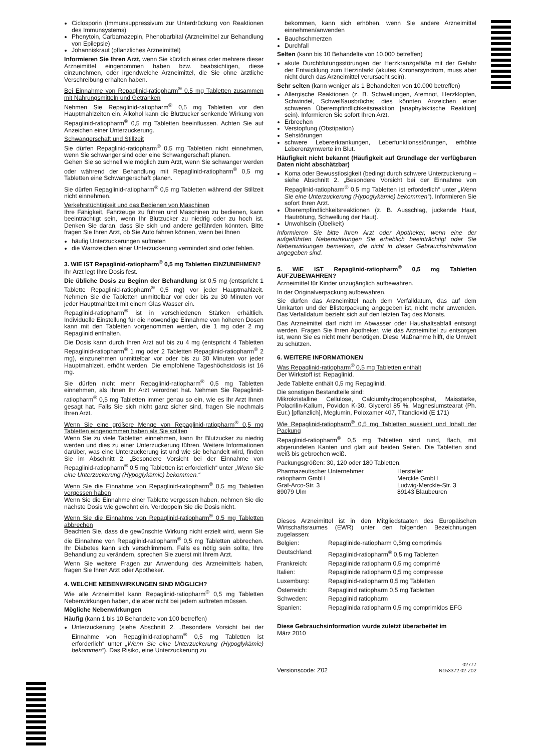Ciclosporin (Immunsuppressivum zur Unterdrückung von Reaktionen des Immunsystems)
Phenytoin, Carbamazepin, Phenobarbital (Arzneimittel zur Behandlung von Epilepsie)
Johanniskraut (pflanzliches Arzneimittel)
Informieren Sie Ihren Arzt, wenn Sie kürzlich eines oder mehrere dieser Arzneimittel eingenommen haben bzw. beabsichtigen, diese einzunehmen, oder irgendwelche Arzneimittel, die Sie ohne ärztliche Verschreibung erhalten haben.
Bei Einnahme von Repaglinid-ratiopharm<sup>®</sup> 0,5 mg Tabletten zusammen mit Nahrungsmitteln und Getränken
Nehmen Sie Repaglinid-ratiopharm<sup>®</sup> 0,5 mg Tabletten vor den Hauptmahlzeiten ein. Alkohol kann die Blutzucker senkende Wirkung von Repaglinid-ratiopharm<sup>®</sup> 0,5 mg Tabletten beeinflussen. Achten Sie auf Anzeichen einer Unterzuckerung.
Schwangerschaft und Stillzeit
Sie dürfen Repaglinid-ratiopharm<sup>®</sup> 0,5 mg Tabletten nicht einnehmen, wenn Sie schwanger sind oder eine Schwangerschaft planen.
Gehen Sie so schnell wie möglich zum Arzt, wenn Sie schwanger werden oder während der Behandlung mit Repaglinid-ratiopharm<sup>®</sup> 0,5 mg Tabletten eine Schwangerschaft planen.
Sie dürfen Repaglinid-ratiopharm<sup>®</sup> 0,5 mg Tabletten während der Stillzeit nicht einnehmen.
Verkehrstüchtigkeit und das Bedienen von Maschinen
Ihre Fähigkeit, Fahrzeuge zu führen und Maschinen zu bedienen, kann beeinträchtigt sein, wenn Ihr Blutzucker zu niedrig oder zu hoch ist. Denken Sie daran, dass Sie sich und andere gefährden könnten. Bitte fragen Sie Ihren Arzt, ob Sie Auto fahren können, wenn bei Ihnen
häufig Unterzuckerungen auftreten
die Warnzeichen einer Unterzuckerung vermindert sind oder fehlen.
3. WIE IST Repaglinid-ratiopharm<sup>®</sup> 0,5 mg Tabletten EINZUNEHMEN?
Ihr Arzt legt Ihre Dosis fest.
Die übliche Dosis zu Beginn der Behandlung ist 0,5 mg (entspricht 1 Tablette Repaglinid-ratiopharm<sup>®</sup> 0,5 mg) vor jeder Hauptmahlzeit. Nehmen Sie die Tabletten unmittelbar vor oder bis zu 30 Minuten vor jeder Hauptmahlzeit mit einem Glas Wasser ein.
Repaglinid-ratiopharm<sup>®</sup> ist in verschiedenen Stärken erhältlich. Individuelle Einstellung für die notwendige Einnahme von höheren Dosen kann mit den Tabletten vorgenommen werden, die 1 mg oder 2 mg Repaglinid enthalten.
Die Dosis kann durch Ihren Arzt auf bis zu 4 mg (entspricht 4 Tabletten Repaglinid-ratiopharm<sup>®</sup> 1 mg oder 2 Tabletten Repaglinid-ratiopharm<sup>®</sup> 2 mg), einzunehmen unmittelbar vor oder bis zu 30 Minuten vor jeder Hauptmahlzeit, erhöht werden. Die empfohlene Tageshöchstdosis ist 16 mg.
Sie dürfen nicht mehr Repaglinid-ratiopharm<sup>®</sup> 0,5 mg Tabletten einnehmen, als Ihnen Ihr Arzt verordnet hat. Nehmen Sie Repaglinid-ratiopharm<sup>®</sup> 0,5 mg Tabletten immer genau so ein, wie es Ihr Arzt Ihnen gesagt hat. Falls Sie sich nicht ganz sicher sind, fragen Sie nochmals Ihren Arzt.
Wenn Sie eine größere Menge von Repaglinid-ratiopharm<sup>®</sup> 0,5 mg Tabletten eingenommen haben als Sie sollten
Wenn Sie zu viele Tabletten einnehmen, kann Ihr Blutzucker zu niedrig werden und dies zu einer Unterzuckerung führen. Weitere Informationen darüber, was eine Unterzuckerung ist und wie sie behandelt wird, finden Sie im Abschnitt 2. „Besondere Vorsicht bei der Einnahme von Repaglinid-ratiopharm<sup>®</sup> 0,5 mg Tabletten ist erforderlich“ unter „Wenn Sie eine Unterzuckerung (Hypoglykämie) bekommen.“
Wenn Sie die Einnahme von Repaglinid-ratiopharm<sup>®</sup> 0,5 mg Tabletten vergessen haben
Wenn Sie die Einnahme einer Tablette vergessen haben, nehmen Sie die nächste Dosis wie gewohnt ein. Verdoppeln Sie die Dosis nicht.
Wenn Sie die Einnahme von Repaglinid-ratiopharm<sup>®</sup> 0,5 mg Tabletten abbrechen
Beachten Sie, dass die gewünschte Wirkung nicht erzielt wird, wenn Sie die Einnahme von Repaglinid-ratiopharm<sup>®</sup> 0,5 mg Tabletten abbrechen. Ihr Diabetes kann sich verschlimmern. Falls es nötig sein sollte, Ihre Behandlung zu verändern, sprechen Sie zuerst mit Ihrem Arzt.
Wenn Sie weitere Fragen zur Anwendung des Arzneimittels haben, fragen Sie Ihren Arzt oder Apotheker.
4. WELCHE NEBENWIRKUNGEN SIND MÖGLICH?
Wie alle Arzneimittel kann Repaglinid-ratiopharm<sup>®</sup> 0,5 mg Tabletten Nebenwirkungen haben, die aber nicht bei jedem auftreten müssen.
Mögliche Nebenwirkungen
Häufig (kann 1 bis 10 Behandelte von 100 betreffen)
Unterzuckerung (siehe Abschnitt 2. „Besondere Vorsicht bei der Einnahme von Repaglinid-ratiopharm<sup>®</sup> 0,5 mg Tabletten ist erforderlich“ unter „Wenn Sie eine Unterzuckerung (Hypoglykämie) bekommen“). Das Risiko, eine Unterzuckerung zu
bekommen, kann sich erhöhen, wenn Sie andere Arzneimittel einnehmen/anwenden
Bauchschmerzen
Durchfall
Selten (kann bis 10 Behandelte von 10.000 betreffen)
akute Durchblutungsstörungen der Herzkranzgefäße mit der Gefahr der Entwicklung zum Herzinfarkt (akutes Koronarsyndrom, muss aber nicht durch das Arzneimittel verursacht sein).
Sehr selten (kann weniger als 1 Behandelten von 10.000 betreffen)
Allergische Reaktionen (z. B. Schwellungen, Atemnot, Herzklopfen, Schwindel, Schweißausbrüche; dies könnten Anzeichen einer schweren Überempfindlichkeitsreaktion [anaphylaktische Reaktion] sein). Informieren Sie sofort Ihren Arzt.
Erbrechen
Verstopfung (Obstipation)
Sehstörungen
schwere Lebererkrankungen, Leberfunktionsstörungen, erhöhte Leberenzymwerte im Blut.
Häufigkeit nicht bekannt (Häufigkeit auf Grundlage der verfügbaren Daten nicht abschätzbar)
Koma oder Bewusstlosigkeit (bedingt durch schwere Unterzuckerung – siehe Abschnitt 2. „Besondere Vorsicht bei der Einnahme von Repaglinid-ratiopharm<sup>®</sup> 0,5 mg Tabletten ist erforderlich“ unter „Wenn Sie eine Unterzuckerung (Hypoglykämie) bekommen“). Informieren Sie sofort Ihren Arzt.
Überempfindlichkeitsreaktionen (z. B. Ausschlag, juckende Haut, Hautrötung, Schwellung der Haut).
Unwohlsein (Übelkeit)
Informieren Sie bitte Ihren Arzt oder Apotheker, wenn eine der aufgeführten Nebenwirkungen Sie erheblich beeinträchtigt oder Sie Nebenwirkungen bemerken, die nicht in dieser Gebrauchsinformation angegeben sind.
5. WIE IST Repaglinid-ratiopharm<sup>®</sup> 0,5 mg Tabletten AUFZUBEWAHREN?
Arzneimittel für Kinder unzugänglich aufbewahren.
In der Originalverpackung aufbewahren.
Sie dürfen das Arzneimittel nach dem Verfalldatum, das auf dem Umkarton und der Blisterpackung angegeben ist, nicht mehr anwenden. Das Verfalldatum bezieht sich auf den letzten Tag des Monats.
Das Arzneimittel darf nicht im Abwasser oder Haushaltsabfall entsorgt werden. Fragen Sie Ihren Apotheker, wie das Arzneimittel zu entsorgen ist, wenn Sie es nicht mehr benötigen. Diese Maßnahme hilft, die Umwelt zu schützen.
6. WEITERE INFORMATIONEN
Was Repaglinid-ratiopharm<sup>®</sup> 0,5 mg Tabletten enthält
Der Wirkstoff ist: Repaglinid.
Jede Tablette enthält 0,5 mg Repaglinid.
Die sonstigen Bestandteile sind:
Mikrokristalline Cellulose, Calciumhydrogenphosphat, Maisstärke, Polacrilin-Kalium, Povidon K-30, Glycerol 85 %, Magnesiumstearat (Ph. Eur.) [pflanzlich], Meglumin, Poloxamer 407, Titandioxid (E 171)
Wie Repaglinid-ratiopharm<sup>®</sup> 0,5 mg Tabletten aussieht und Inhalt der Packung
Repaglinid-ratiopharm<sup>®</sup> 0,5 mg Tabletten sind rund, flach, mit abgerundeten Kanten und glatt auf beiden Seiten. Die Tabletten sind weiß bis gebrochen weiß.
Packungsgrößen: 30, 120 oder 180 Tabletten.
| Pharmazeutischer Unternehmer ratiopharm GmbH Graf-Arco-Str. 3 89079 Ulm | Hersteller Merckle GmbH Ludwig-Merckle-Str. 3 89143 Blaubeuren |
Dieses Arzneimittel ist in den Mitgliedstaaten des Europäischen Wirtschaftsraumes (EWR) unter den folgenden Bezeichnungen zugelassen:
| Belgien: | Repaglinide-ratiopharm 0,5mg comprimés |
| Deutschland: | Repaglinid-ratiopharm<sup>®</sup> 0,5 mg Tabletten |
| Frankreich: | Repaglinide ratiopharm 0,5 mg comprimé |
| Italien: | Repaglinide ratiopharm 0,5 mg compresse |
| Luxemburg: | Repaglinid-ratiopharm 0,5 mg Tabletten |
| Österreich: | Repaglinid ratiopharm 0,5 mg Tabletten |
| Schweden: | Repaglinid ratiopharm |
| Spanien: | Repaglinida ratiopharm 0,5 mg comprimidos EFG |
Diese Gebrauchsinformation wurde zuletzt überarbeitet im
März 2010
Versionscode: Z02 02777
N153372.02-Z02